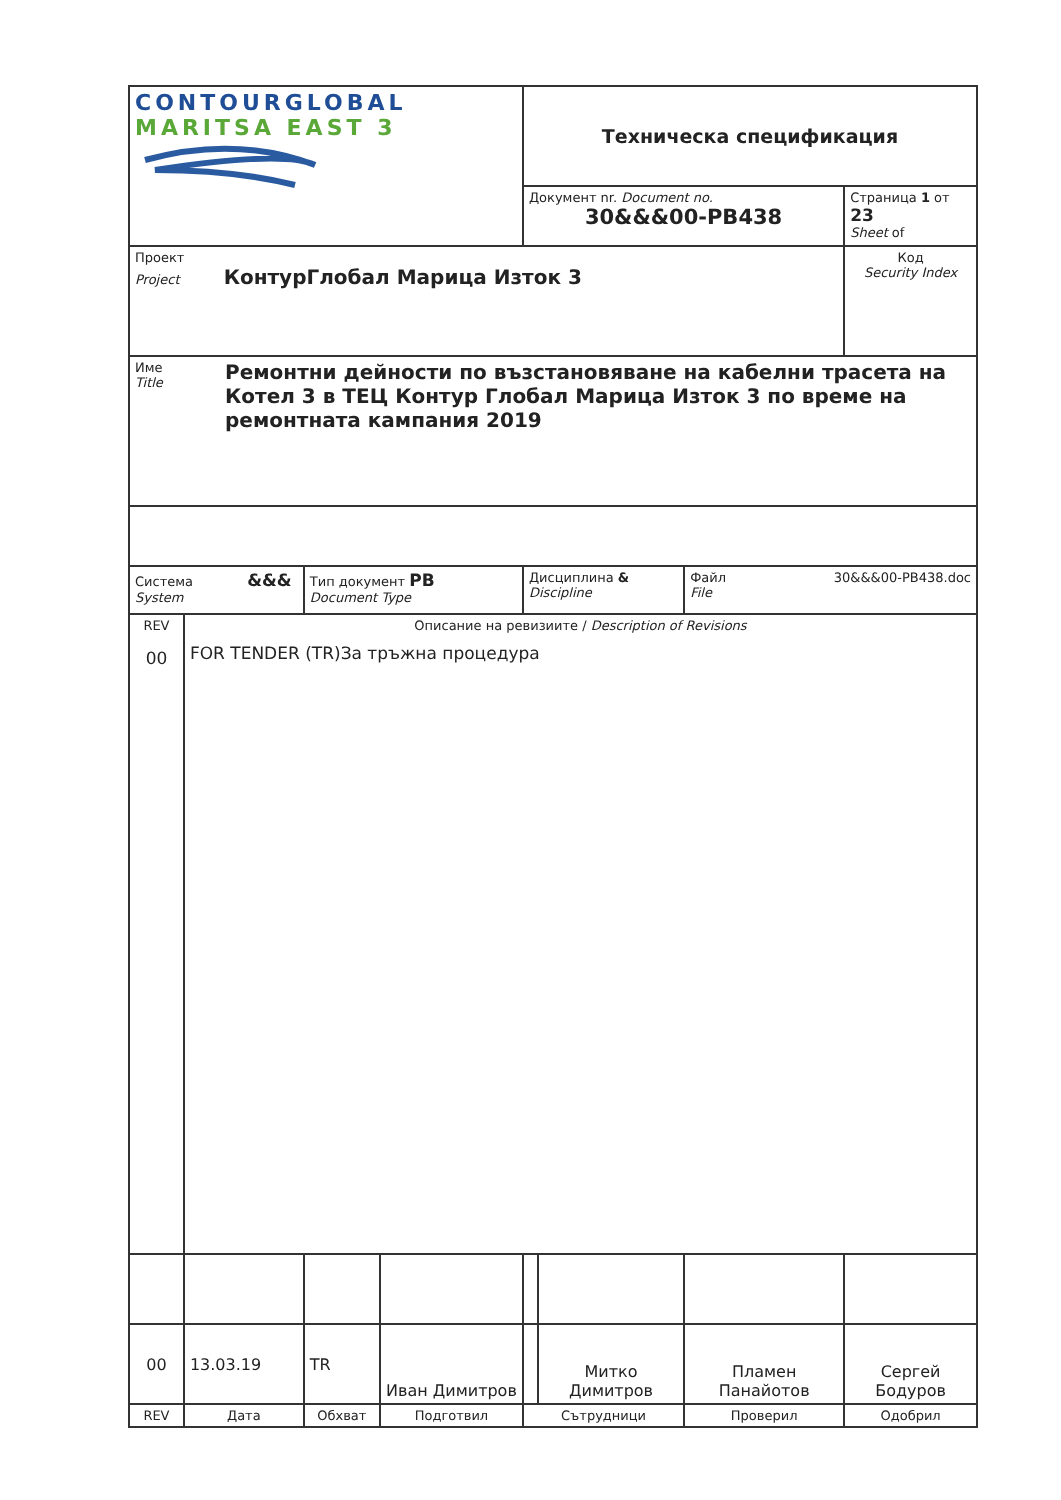| CONTOURGLOBAL MARITSA EAST 3 | | | | Техническа спецификация | | | |
| | | | | Документ nr. Document no. 30&&&00-PB438 | | | Страница 1 от 23 Sheet of |
| Проект Project КонтурГлобал Марица Изток 3 | | | | | | | Код Security Index |
| Име Title Ремонтни дейности по възстановяване на кабелни трасета на Котел 3 в ТЕЦ Контур Глобал Марица Изток 3 по време на ремонтната кампания 2019 | | | | | | | |
| Система &&& System | | Тип документ PB Document Type | | Дисциплина & Discipline | | Файл 30&&&00-PB438.doc File | |
| REV 00 | Описание на ревизиите / Description of Revisions FOR TENDER (TR)За тръжна процедура | | | | | | |
| 00 | 13.03.19 | TR | Иван Димитров | | Митко Димитров | Пламен Панайотов | Сергей Бодуров |
| REV | Дата | Обхват | Подготвил | Сътрудници | | Проверил | Одобрил |